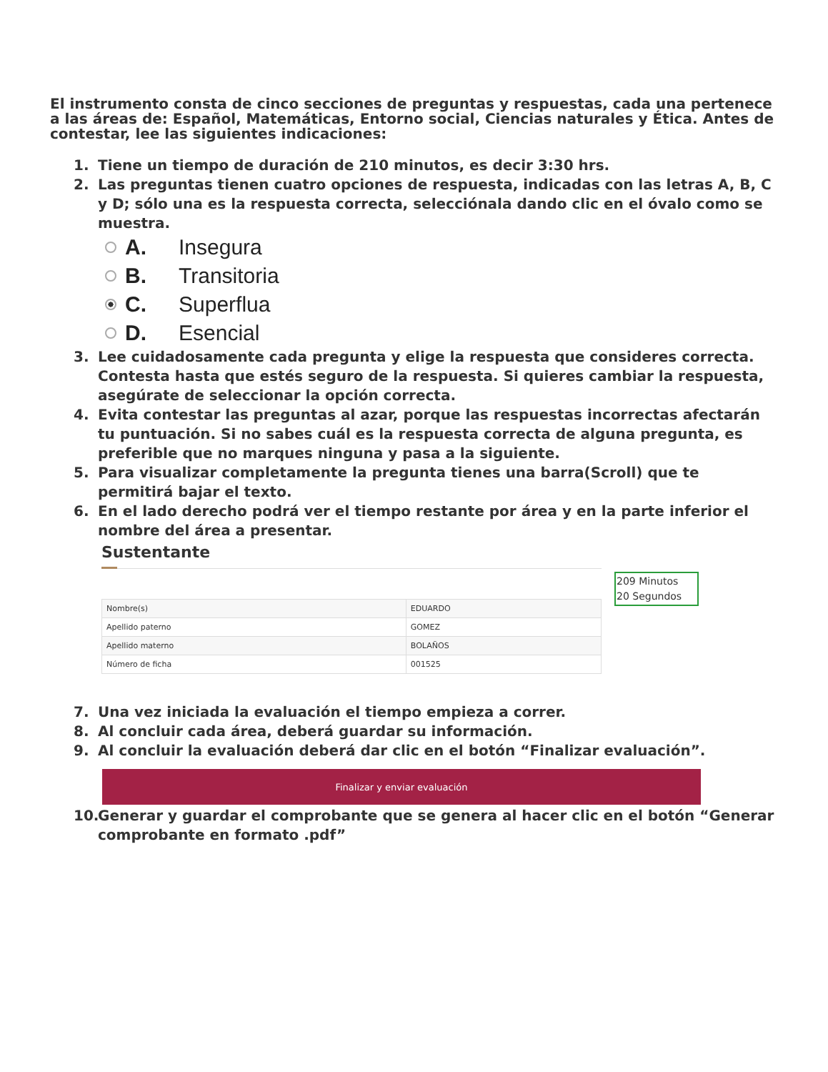El instrumento consta de cinco secciones de preguntas y respuestas, cada una pertenece a las áreas de: Español, Matemáticas, Entorno social, Ciencias naturales y Ética. Antes de contestar, lee las siguientes indicaciones:
1. Tiene un tiempo de duración de 210 minutos, es decir 3:30 hrs.
2. Las preguntas tienen cuatro opciones de respuesta, indicadas con las letras A, B, C y D; sólo una es la respuesta correcta, selecciónala dando clic en el óvalo como se muestra.
A. Insegura
B. Transitoria
C. Superflua
D. Esencial
3. Lee cuidadosamente cada pregunta y elige la respuesta que consideres correcta. Contesta hasta que estés seguro de la respuesta. Si quieres cambiar la respuesta, asegúrate de seleccionar la opción correcta.
4. Evita contestar las preguntas al azar, porque las respuestas incorrectas afectarán tu puntuación. Si no sabes cuál es la respuesta correcta de alguna pregunta, es preferible que no marques ninguna y pasa a la siguiente.
5. Para visualizar completamente la pregunta tienes una barra(Scroll) que te permitirá bajar el texto.
6. En el lado derecho podrá ver el tiempo restante por área y en la parte inferior el nombre del área a presentar.
Sustentante
| Nombre(s) | EDUARDO |
| Apellido paterno | GOMEZ |
| Apellido materno | BOLAÑOS |
| Número de ficha | 001525 |
209 Minutos
20 Segundos
7. Una vez iniciada la evaluación el tiempo empieza a correr.
8. Al concluir cada área, deberá guardar su información.
9. Al concluir la evaluación deberá dar clic en el botón “Finalizar evaluación”.
Finalizar y enviar evaluación
10. Generar y guardar el comprobante que se genera al hacer clic en el botón “Generar comprobante en formato .pdf”